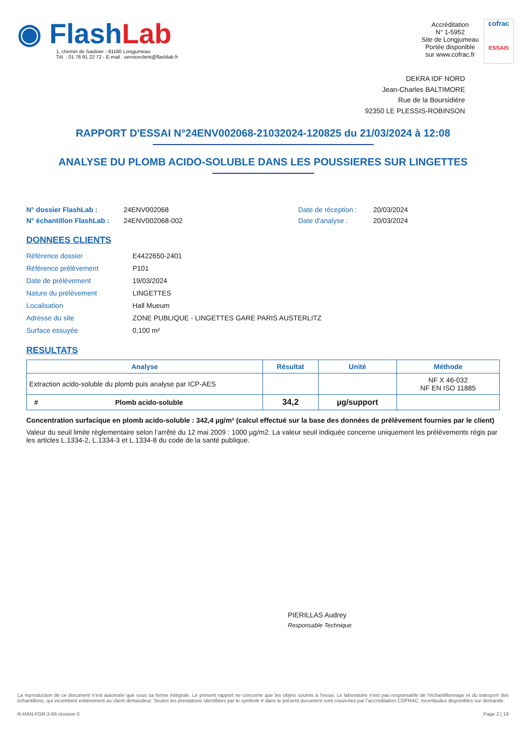◉ FlashLab
1, chemin de Saulxier - 91160 Longjumeau
Tél. : 01 76 91 22 72 - E-mail : serviceclient@flashlab.fr
Accréditation
N° 1-5952
Site de Longjumeau
Portée disponible
sur www.cofrac.fr
cofrac
ESSAIS
DEKRA IDF NORD
Jean-Charles BALTIMORE
Rue de la Boursidière
92350 LE PLESSIS-ROBINSON
RAPPORT D'ESSAI N°24ENV002068-21032024-120825 du 21/03/2024 à 12:08
ANALYSE DU PLOMB ACIDO-SOLUBLE DANS LES POUSSIERES SUR LINGETTES
N° dossier FlashLab : 24ENV002068 Date de réception : 20/03/2024
N° échantillon FlashLab : 24ENV002068-002 Date d'analyse : 20/03/2024
DONNEES CLIENTS
| Référence dossier | E4422650-2401 |
| Référence prélèvement | P101 |
| Date de prélèvement | 19/03/2024 |
| Nature du prélèvement | LINGETTES |
| Localisation | Hall Mueum |
| Adresse du site | ZONE PUBLIQUE - LINGETTES GARE PARIS AUSTERLITZ |
| Surface essuyée | 0,100 m² |
RESULTATS
| Analyse | Résultat | Unité | Méthode |
| --- | --- | --- | --- |
| Extraction acido-soluble du plomb puis analyse par ICP-AES | | | NF X 46-032 NF EN ISO 11885 |
| # Plomb acido-soluble | 34,2 | µg/support | |
Concentration surfacique en plomb acido-soluble : 342,4 µg/m² (calcul effectué sur la base des données de prélèvement fournies par le client)
Valeur du seuil limite règlementaire selon l’arrêté du 12 mai 2009 : 1000 µg/m2. La valeur seuil indiquée concerne uniquement les prélèvements régis par les articles L.1334-2, L.1334-3 et L.1334-8 du code de la santé publique.
PIERILLAS Audrey
Responsable Technique
La reproduction de ce document n’est autorisée que sous sa forme intégrale. Le présent rapport ne concerne que les objets soumis à l’essai. Le laboratoire n’est pas responsable de l’échantillonnage et du transport des échantillons, qui incombent entièrement au client demandeur. Seules les prestations identifiées par le symbole # dans le présent document sont couvertes par l’accréditation COFRAC. Incertitudes disponibles sur demande.
R-RAN-FOR-3-66 révision 0 Page 2 | 19